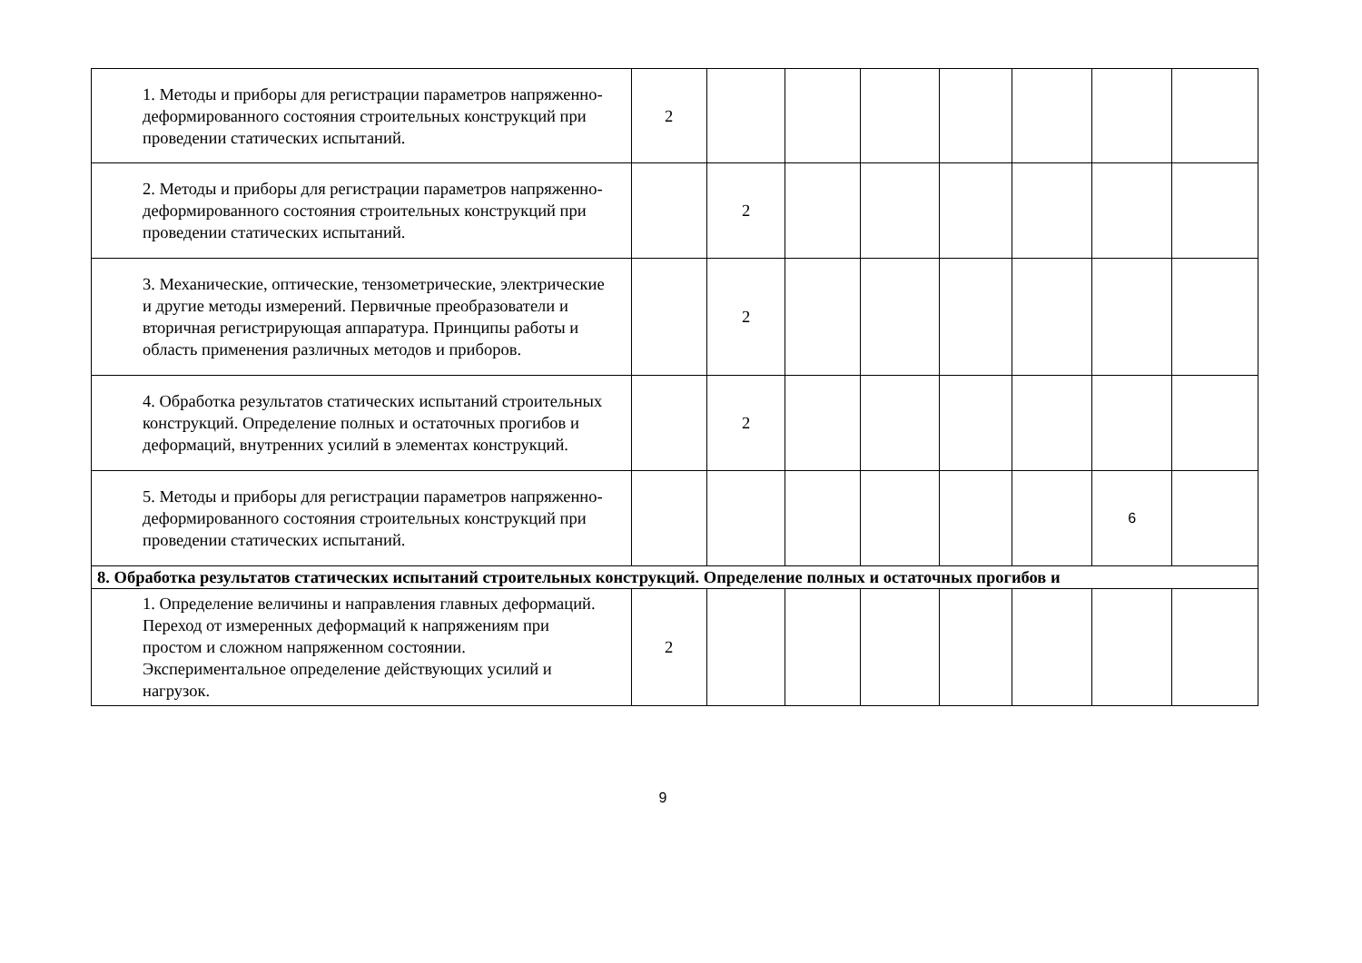| 1. Методы и приборы для регистрации параметров напряженно-деформированного состояния строительных конструкций при проведении статических испытаний. | 2 | | | | | | | |
| 2. Методы и приборы для регистрации параметров напряженно-деформированного состояния строительных конструкций при проведении статических испытаний. | | 2 | | | | | | |
| 3. Механические, оптические, тензометрические, электрические и другие методы измерений. Первичные преобразователи и вторичная регистрирующая аппаратура. Принципы работы и область применения различных методов и приборов. | | 2 | | | | | | |
| 4. Обработка результатов статических испытаний строительных конструкций. Определение полных и остаточных прогибов и деформаций, внутренних усилий в элементах конструкций. | | 2 | | | | | | |
| 5. Методы и приборы для регистрации параметров напряженно-деформированного состояния строительных конструкций при проведении статических испытаний. | | | | | | | 6 | |
| 8. Обработка результатов статических испытаний строительных конструкций. Определение полных и остаточных прогибов и | | | | | | | | |
| 1. Определение величины и направления главных деформаций. Переход от измеренных деформаций к напряжениям при простом и сложном напряженном состоянии. Экспериментальное определение действующих усилий и нагрузок. | 2 | | | | | | | |
9